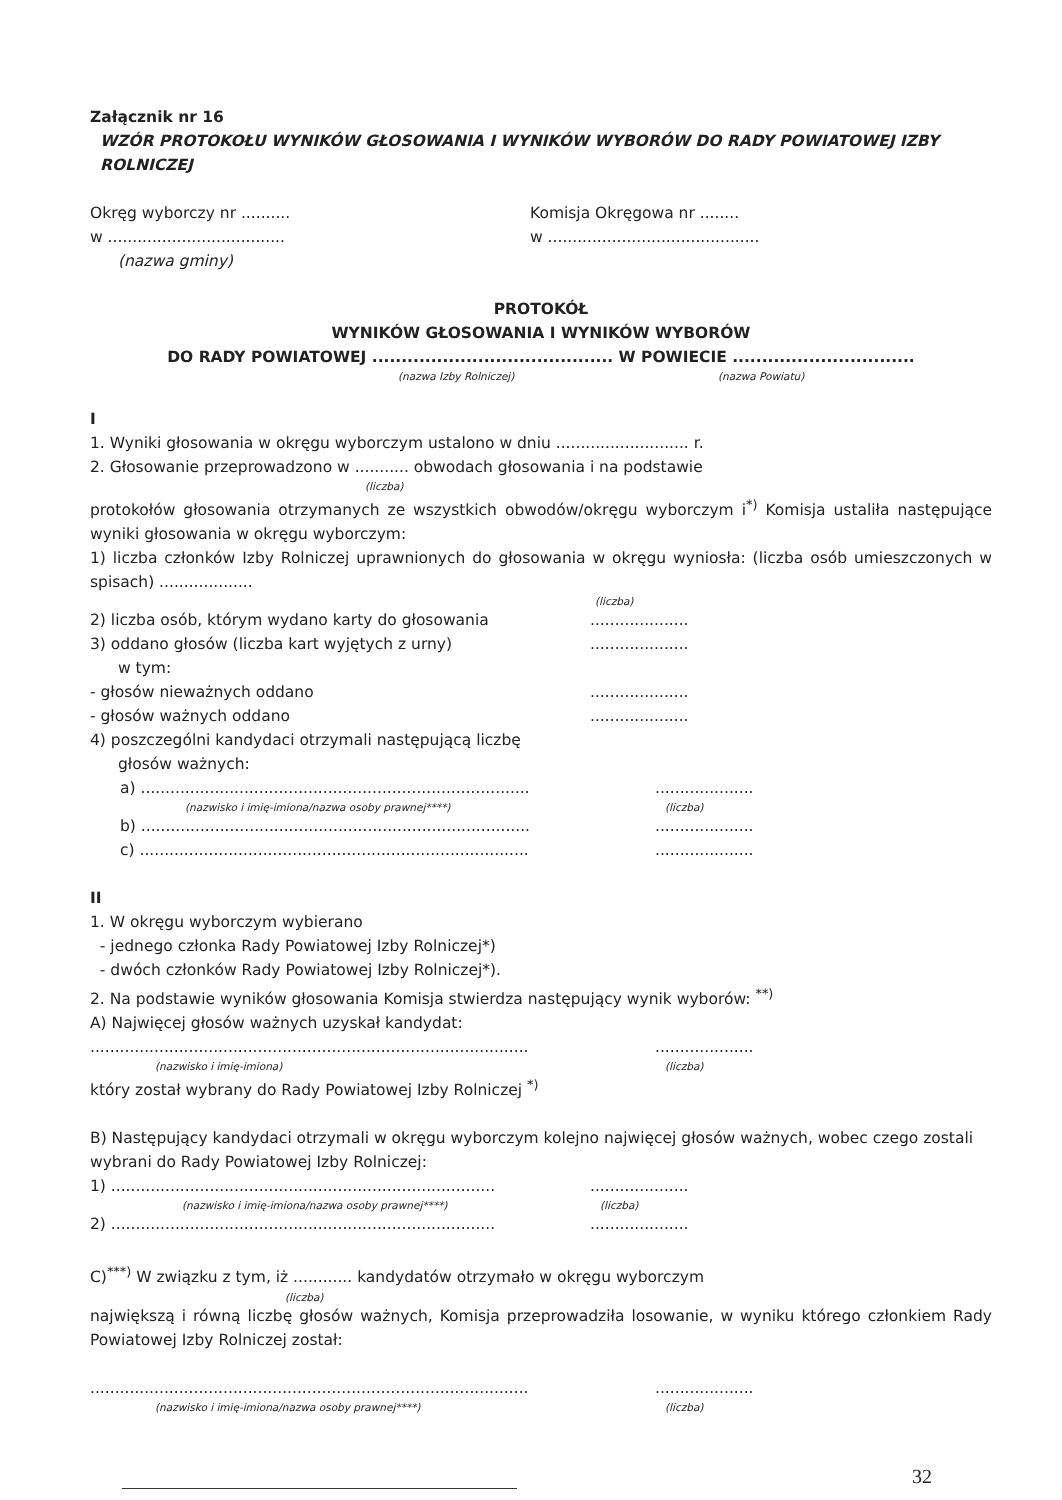Załącznik nr 16
WZÓR PROTOKOŁU WYNIKÓW GŁOSOWANIA I WYNIKÓW WYBORÓW DO RADY POWIATOWEJ IZBY ROLNICZEJ
Okręg wyborczy nr .......... Komisja Okręgowa nr ........
w .................................... w ...........................................
(nazwa gminy)
PROTOKÓŁ
WYNIKÓW GŁOSOWANIA I WYNIKÓW WYBORÓW
DO RADY POWIATOWEJ ......................................... W POWIECIE ...............................
(nazwa Izby Rolniczej) (nazwa Powiatu)
I
1. Wyniki głosowania w okręgu wyborczym ustalono w dniu ........................... r.
2. Głosowanie przeprowadzono w ........... obwodach głosowania i na podstawie
(liczba)
protokołów głosowania otrzymanych ze wszystkich obwodów/okręgu wyborczym i<sup>*)</sup> Komisja ustaliła następujące wyniki głosowania w okręgu wyborczym:
1) liczba członków Izby Rolniczej uprawnionych do głosowania w okręgu wyniosła: (liczba osób umieszczonych w spisach) ...................
(liczba)
2) liczba osób, którym wydano karty do głosowania ....................
3) oddano głosów (liczba kart wyjętych z urny) ....................
w tym:
- głosów nieważnych oddano ....................
- głosów ważnych oddano ....................
4) poszczególni kandydaci otrzymali następującą liczbę
głosów ważnych:
a) ...............................................................................
....................
(nazwisko i imię-imiona/nazwa osoby prawnej****) (liczba)
b) ...............................................................................
....................
c) ...............................................................................
....................
II
1. W okręgu wyborczym wybierano
- jednego członka Rady Powiatowej Izby Rolniczej*)
- dwóch członków Rady Powiatowej Izby Rolniczej*).
2. Na podstawie wyników głosowania Komisja stwierdza następujący wynik wyborów: <sup>**)</sup>
A) Najwięcej głosów ważnych uzyskał kandydat:
.........................................................................................
....................
(nazwisko i imię-imiona) (liczba)
który został wybrany do Rady Powiatowej Izby Rolniczej <sup>*)</sup>
B) Następujący kandydaci otrzymali w okręgu wyborczym kolejno najwięcej głosów ważnych, wobec czego zostali wybrani do Rady Powiatowej Izby Rolniczej:
1) ..............................................................................
....................
(nazwisko i imię-imiona/nazwa osoby prawnej****) (liczba)
2) ..............................................................................
....................
C)<sup>***)</sup> W związku z tym, iż ............ kandydatów otrzymało w okręgu wyborczym
(liczba)
największą i równą liczbę głosów ważnych, Komisja przeprowadziła losowanie, w wyniku którego członkiem Rady Powiatowej Izby Rolniczej został:
.........................................................................................
....................
(nazwisko i imię-imiona/nazwa osoby prawnej****) (liczba)
32